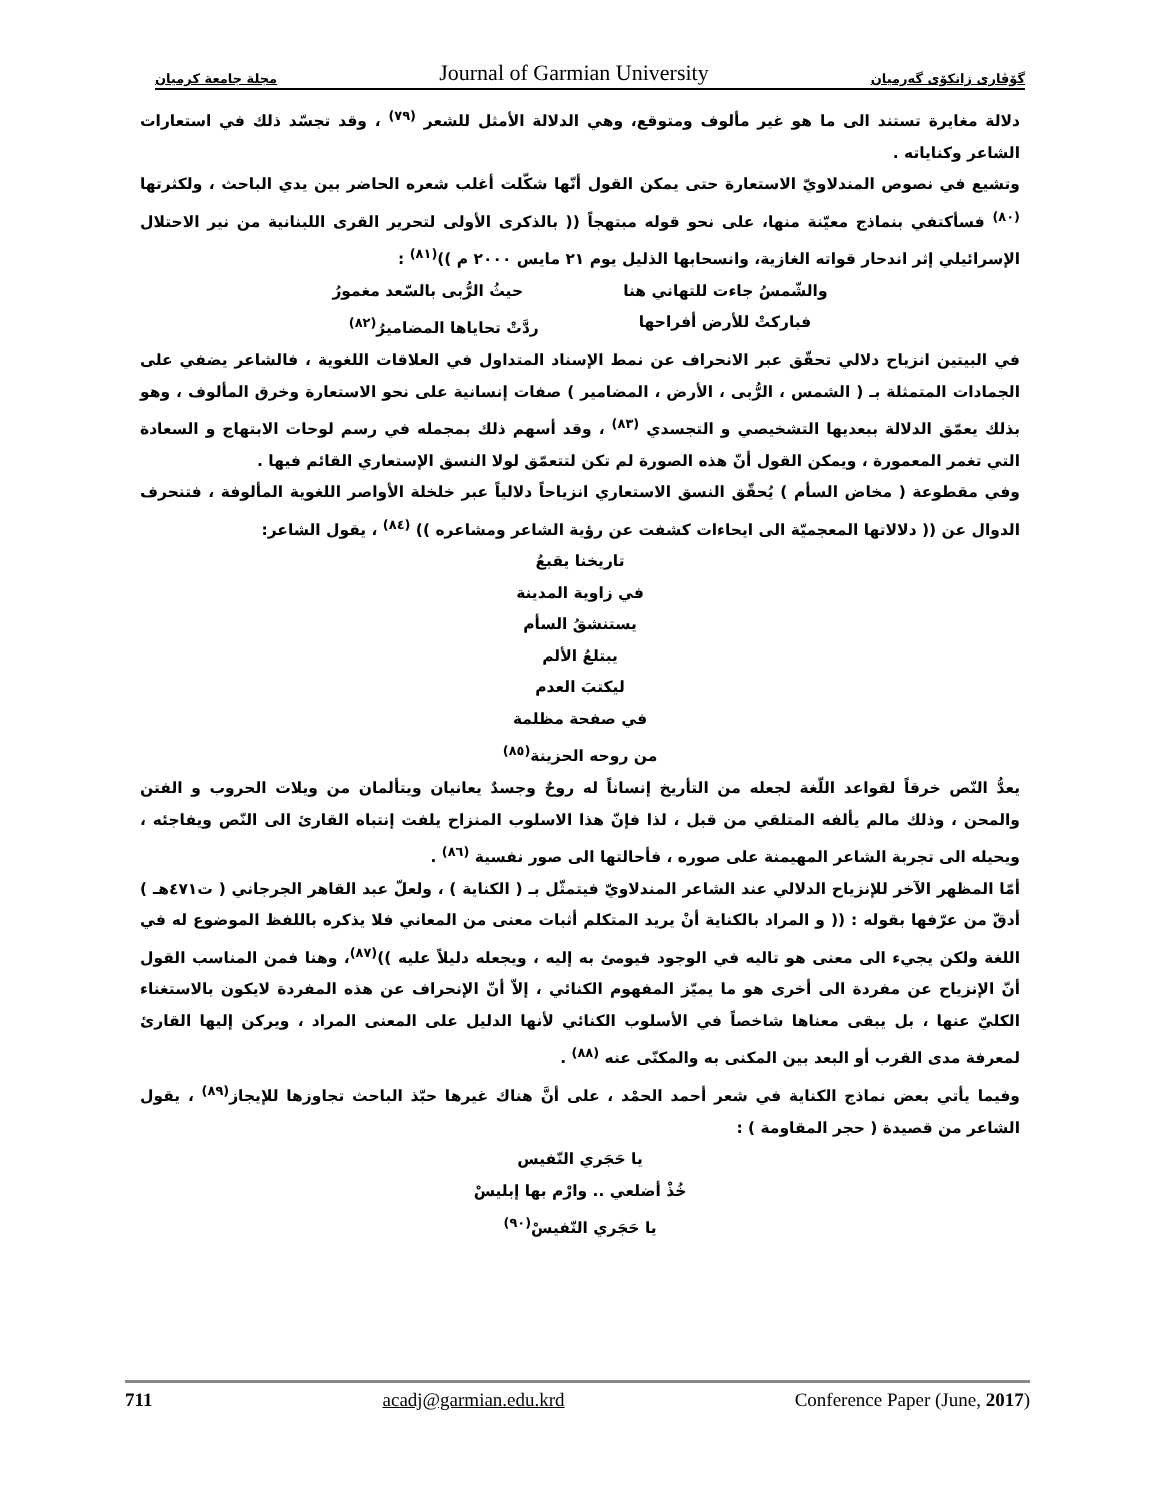مجلة جامعة كرميان Journal of Garmian University گۆڤاری زانکۆی گەرمیان
دلالة مغايرة تستند الى ما هو غير مألوف ومتوقع، وهي الدلالة الأمثل للشعر <sup>(٧٩)</sup> ، وقد تجسّد ذلك في استعارات الشاعر وكناياته .
وتشيع في نصوص المندلاويّ الاستعارة حتى يمكن القول أنّها شكّلت أغلب شعره الحاضر بين يدي الباحث ، ولكثرتها <sup>(٨٠)</sup> فسأكتفي بنماذج معيّنة منها، على نحو قوله مبتهجاً (( بالذكرى الأولى لتحرير القرى اللبنانية من نير الاحتلال الإسرائيلي إثر اندحار قواته الغازية، وانسحابها الذليل يوم ٢١ مايس ٢٠٠٠ م ))<sup>(٨١)</sup> :
والشّمسُ جاءت للتهاني هنا حيثُ الرُّبى بالسّعد مغمورُ
فباركتْ للأرض أفراحها ردَّتْ تحاياها المضاميرُ<sup>(٨٢)</sup>
في البيتين انزياح دلالي تحقّق عبر الانحراف عن نمط الإسناد المتداول في العلاقات اللغوية ، فالشاعر يضفي على الجمادات المتمثلة بـ ( الشمس ، الرُّبى ، الأرض ، المضامير ) صفات إنسانية على نحو الاستعارة وخرق المألوف ، وهو بذلك يعمّق الدلالة ببعديها التشخيصي و التجسدي <sup>(٨٣)</sup> ، وقد أسهم ذلك بمجمله في رسم لوحات الابتهاج و السعادة التي تغمر المعمورة ، ويمكن القول أنّ هذه الصورة لم تكن لتتعمّق لولا النسق الإستعاري القائم فيها .
وفي مقطوعة ( مخاض السأم ) يُحقّق النسق الاستعاري انزياحاً دلالياً عبر خلخلة الأواصر اللغوية المألوفة ، فتنحرف الدوال عن (( دلالاتها المعجميّة الى ايحاءات كشفت عن رؤية الشاعر ومشاعره )) <sup>(٨٤)</sup> ، يقول الشاعر:
تاريخنا يقبعُ
في زاوية المدينة
يستنشقُ السأم
يبتلعُ الألم
ليكتبَ العدم
في صفحة مظلمة
من روحه الحزينة<sup>(٨٥)</sup>
يعدُّ النّص خرقاً لقواعد اللّغة لجعله من التأريخ إنساناً له روحٌ وجسدٌ يعانيان ويتألمان من ويلات الحروب و الفتن والمحن ، وذلك مالم يألفه المتلقي من قبل ، لذا فإنّ هذا الاسلوب المنزاح يلفت إنتباه القارئ الى النّص ويفاجئه ، ويحيله الى تجربة الشاعر المهيمنة على صوره ، فأحالتها الى صور نفسية <sup>(٨٦)</sup> .
أمّا المظهر الآخر للإنزياح الدلالي عند الشاعر المندلاويّ فيتمثّل بـ ( الكناية ) ، ولعلّ عبد القاهر الجرجاني ( ت٤٧١هـ ) أدقّ من عرّفها بقوله : (( و المراد بالكناية أنْ يريد المتكلم أثبات معنى من المعاني فلا يذكره باللفظ الموضوع له في اللغة ولكن يجيء الى معنى هو تاليه في الوجود فيومئ به إليه ، ويجعله دليلاً عليه ))<sup>(٨٧)</sup>، وهنا فمن المناسب القول أنّ الإنزياح عن مفردة الى أخرى هو ما يميّز المفهوم الكنائي ، إلاّ أنّ الإنحراف عن هذه المفردة لايكون بالاستغناء الكليّ عنها ، بل يبقى معناها شاخصاً في الأسلوب الكنائي لأنها الدليل على المعنى المراد ، ويركن إليها القارئ لمعرفة مدى القرب أو البعد بين المكنى به والمكنّى عنه <sup>(٨٨)</sup> .
وفيما يأتي بعض نماذج الكناية في شعر أحمد الحمْد ، على أنَّ هناك غيرها حبّذ الباحث تجاوزها للإيجاز<sup>(٨٩)</sup> ، يقول الشاعر من قصيدة ( حجر المقاومة ) :
يا حَجَري النّفيس
خُذْ أضلعي .. وارْم بها إبليسْ
يا حَجَري النّفيسْ<sup>(٩٠)</sup>
711 acadj@garmian.edu.krd Conference Paper (June, 2017)